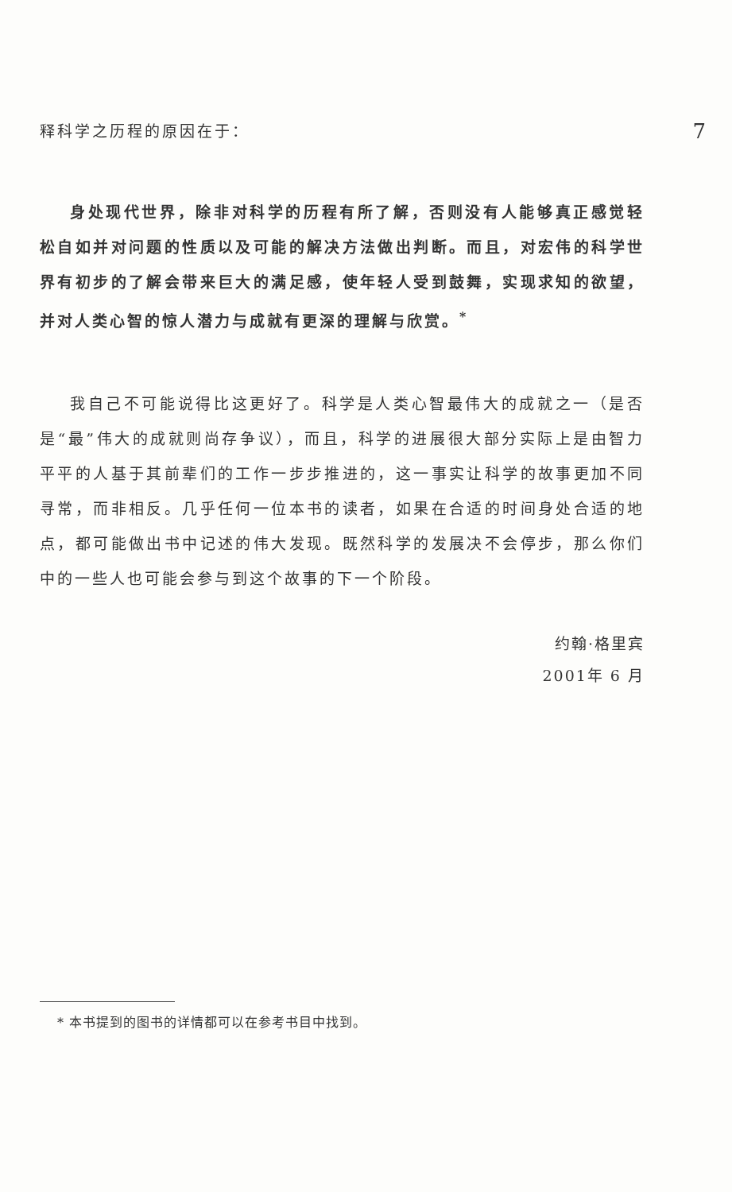释科学之历程的原因在于： 7
身处现代世界，除非对科学的历程有所了解，否则没有人能够真正感觉轻松自如并对问题的性质以及可能的解决方法做出判断。而且，对宏伟的科学世界有初步的了解会带来巨大的满足感，使年轻人受到鼓舞，实现求知的欲望，并对人类心智的惊人潜力与成就有更深的理解与欣赏。<sup>*</sup>
我自己不可能说得比这更好了。科学是人类心智最伟大的成就之一（是否是“最”伟大的成就则尚存争议），而且，科学的进展很大部分实际上是由智力平平的人基于其前辈们的工作一步步推进的，这一事实让科学的故事更加不同寻常，而非相反。几乎任何一位本书的读者，如果在合适的时间身处合适的地点，都可能做出书中记述的伟大发现。既然科学的发展决不会停步，那么你们中的一些人也可能会参与到这个故事的下一个阶段。
约翰·格里宾
2001年 6 月
* 本书提到的图书的详情都可以在参考书目中找到。